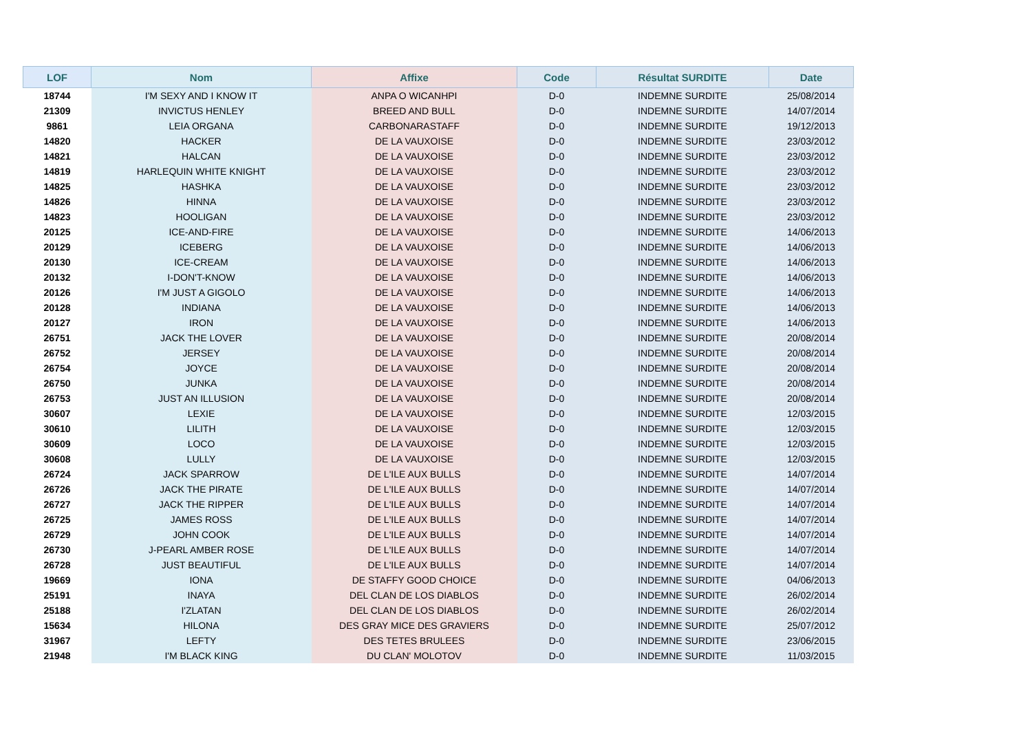| LOF | Nom | Affixe | Code | Résultat SURDITE | Date |
| --- | --- | --- | --- | --- | --- |
| 18744 | I'M SEXY AND I KNOW IT | ANPA O WICANHPI | D-0 | INDEMNE SURDITE | 25/08/2014 |
| 21309 | INVICTUS HENLEY | BREED AND BULL | D-0 | INDEMNE SURDITE | 14/07/2014 |
| 9861 | LEIA ORGANA | CARBONARASTAFF | D-0 | INDEMNE SURDITE | 19/12/2013 |
| 14820 | HACKER | DE LA VAUXOISE | D-0 | INDEMNE SURDITE | 23/03/2012 |
| 14821 | HALCAN | DE LA VAUXOISE | D-0 | INDEMNE SURDITE | 23/03/2012 |
| 14819 | HARLEQUIN WHITE KNIGHT | DE LA VAUXOISE | D-0 | INDEMNE SURDITE | 23/03/2012 |
| 14825 | HASHKA | DE LA VAUXOISE | D-0 | INDEMNE SURDITE | 23/03/2012 |
| 14826 | HINNA | DE LA VAUXOISE | D-0 | INDEMNE SURDITE | 23/03/2012 |
| 14823 | HOOLIGAN | DE LA VAUXOISE | D-0 | INDEMNE SURDITE | 23/03/2012 |
| 20125 | ICE-AND-FIRE | DE LA VAUXOISE | D-0 | INDEMNE SURDITE | 14/06/2013 |
| 20129 | ICEBERG | DE LA VAUXOISE | D-0 | INDEMNE SURDITE | 14/06/2013 |
| 20130 | ICE-CREAM | DE LA VAUXOISE | D-0 | INDEMNE SURDITE | 14/06/2013 |
| 20132 | I-DON'T-KNOW | DE LA VAUXOISE | D-0 | INDEMNE SURDITE | 14/06/2013 |
| 20126 | I'M JUST A GIGOLO | DE LA VAUXOISE | D-0 | INDEMNE SURDITE | 14/06/2013 |
| 20128 | INDIANA | DE LA VAUXOISE | D-0 | INDEMNE SURDITE | 14/06/2013 |
| 20127 | IRON | DE LA VAUXOISE | D-0 | INDEMNE SURDITE | 14/06/2013 |
| 26751 | JACK THE LOVER | DE LA VAUXOISE | D-0 | INDEMNE SURDITE | 20/08/2014 |
| 26752 | JERSEY | DE LA VAUXOISE | D-0 | INDEMNE SURDITE | 20/08/2014 |
| 26754 | JOYCE | DE LA VAUXOISE | D-0 | INDEMNE SURDITE | 20/08/2014 |
| 26750 | JUNKA | DE LA VAUXOISE | D-0 | INDEMNE SURDITE | 20/08/2014 |
| 26753 | JUST AN ILLUSION | DE LA VAUXOISE | D-0 | INDEMNE SURDITE | 20/08/2014 |
| 30607 | LEXIE | DE LA VAUXOISE | D-0 | INDEMNE SURDITE | 12/03/2015 |
| 30610 | LILITH | DE LA VAUXOISE | D-0 | INDEMNE SURDITE | 12/03/2015 |
| 30609 | LOCO | DE LA VAUXOISE | D-0 | INDEMNE SURDITE | 12/03/2015 |
| 30608 | LULLY | DE LA VAUXOISE | D-0 | INDEMNE SURDITE | 12/03/2015 |
| 26724 | JACK SPARROW | DE L'ILE AUX BULLS | D-0 | INDEMNE SURDITE | 14/07/2014 |
| 26726 | JACK THE PIRATE | DE L'ILE AUX BULLS | D-0 | INDEMNE SURDITE | 14/07/2014 |
| 26727 | JACK THE RIPPER | DE L'ILE AUX BULLS | D-0 | INDEMNE SURDITE | 14/07/2014 |
| 26725 | JAMES ROSS | DE L'ILE AUX BULLS | D-0 | INDEMNE SURDITE | 14/07/2014 |
| 26729 | JOHN COOK | DE L'ILE AUX BULLS | D-0 | INDEMNE SURDITE | 14/07/2014 |
| 26730 | J-PEARL AMBER ROSE | DE L'ILE AUX BULLS | D-0 | INDEMNE SURDITE | 14/07/2014 |
| 26728 | JUST BEAUTIFUL | DE L'ILE AUX BULLS | D-0 | INDEMNE SURDITE | 14/07/2014 |
| 19669 | IONA | DE STAFFY GOOD CHOICE | D-0 | INDEMNE SURDITE | 04/06/2013 |
| 25191 | INAYA | DEL CLAN DE LOS DIABLOS | D-0 | INDEMNE SURDITE | 26/02/2014 |
| 25188 | I'ZLATAN | DEL CLAN DE LOS DIABLOS | D-0 | INDEMNE SURDITE | 26/02/2014 |
| 15634 | HILONA | DES GRAY MICE DES GRAVIERS | D-0 | INDEMNE SURDITE | 25/07/2012 |
| 31967 | LEFTY | DES TETES BRULEES | D-0 | INDEMNE SURDITE | 23/06/2015 |
| 21948 | I'M BLACK KING | DU CLAN' MOLOTOV | D-0 | INDEMNE SURDITE | 11/03/2015 |